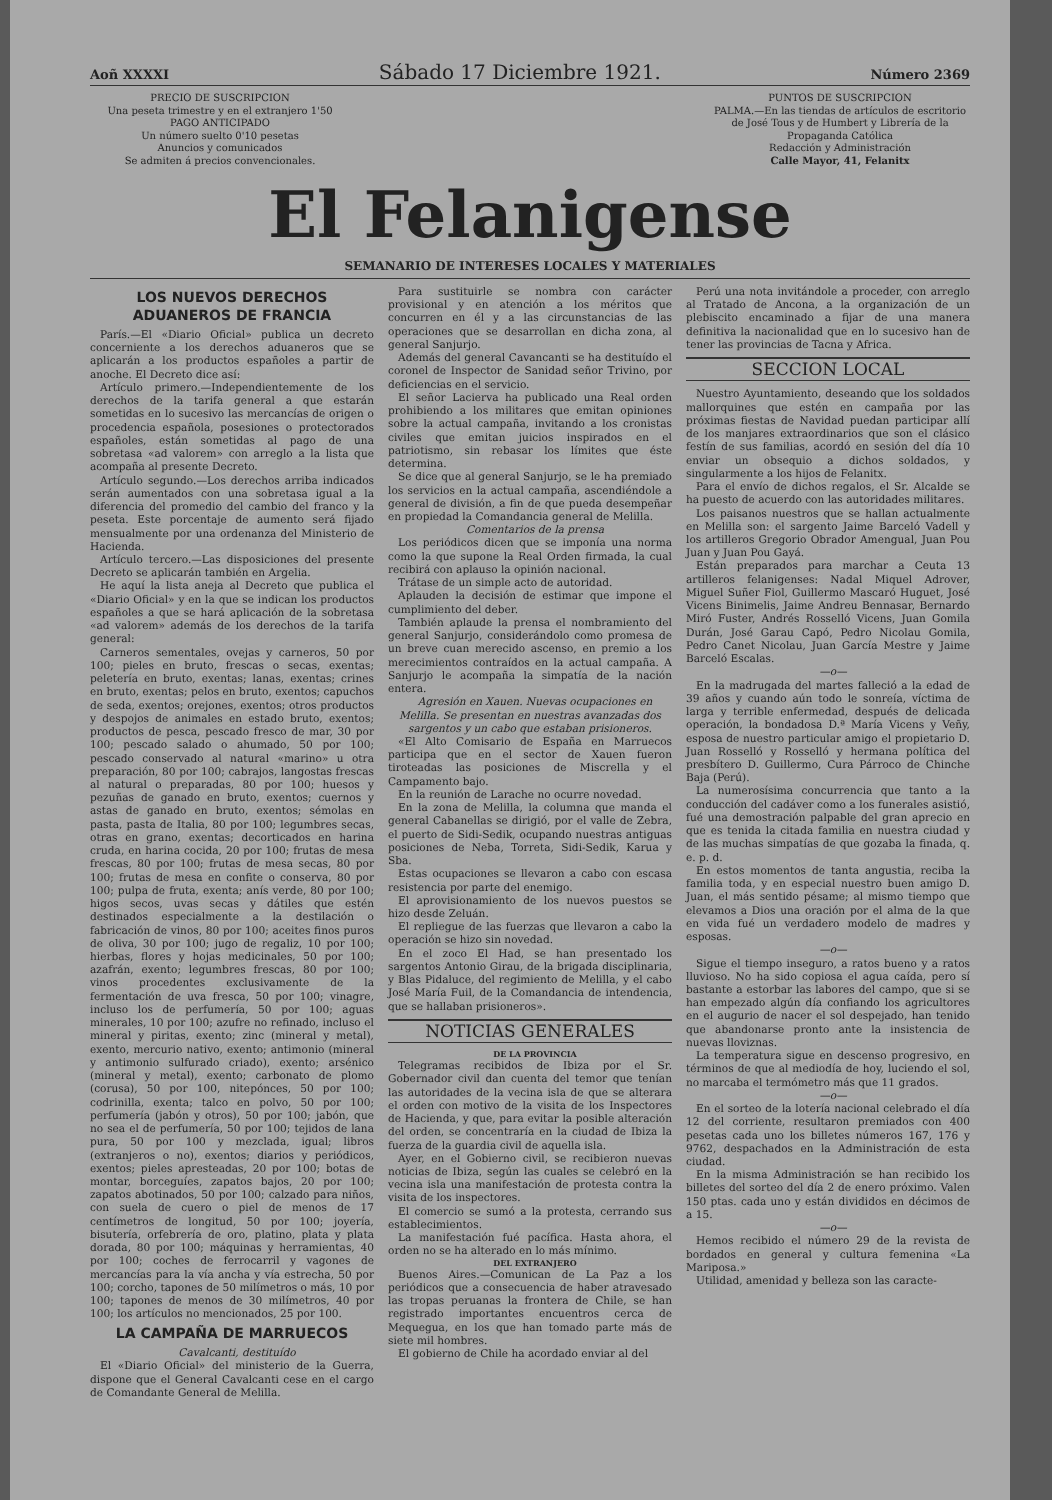Aoñ XXXXI Sábado 17 Diciembre 1921. Número 2369
PRECIO DE SUSCRIPCION
Una peseta trimestre y en el extranjero 1'50
PAGO ANTICIPADO
Un número suelto 0'10 pesetas
Anuncios y comunicados
Se admiten á precios convencionales.
PUNTOS DE SUSCRIPCION
PALMA.—En las tiendas de artículos de escritorio de José Tous y de Humbert y Librería de la Propaganda Católica
Redacción y Administración
Calle Mayor, 41, Felanitx
El Felanigense
SEMANARIO DE INTERESES LOCALES Y MATERIALES
LOS NUEVOS DERECHOS ADUANEROS DE FRANCIA
París.—El «Diario Oficial» publica un decreto concerniente a los derechos aduaneros que se aplicarán a los productos españoles a partir de anoche. El Decreto dice así:
Artículo primero.—Independientemente de los derechos de la tarifa general a que estarán sometidas en lo sucesivo las mercancías de origen o procedencia española, posesiones o protectorados españoles, están sometidas al pago de una sobretasa «ad valorem» con arreglo a la lista que acompaña al presente Decreto.
Artículo segundo.—Los derechos arriba indicados serán aumentados con una sobretasa igual a la diferencia del promedio del cambio del franco y la peseta. Este porcentaje de aumento será fijado mensualmente por una ordenanza del Ministerio de Hacienda.
Artículo tercero.—Las disposiciones del presente Decreto se aplicarán también en Argelia.
He aquí la lista aneja al Decreto que publica el «Diario Oficial» y en la que se indican los productos españoles a que se hará aplicación de la sobretasa «ad valorem» además de los derechos de la tarifa general:
Carneros sementales, ovejas y carneros, 50 por 100; pieles en bruto, frescas o secas, exentas; peletería en bruto, exentas; lanas, exentas; crines en bruto, exentas; pelos en bruto, exentos; capuchos de seda, exentos; orejones, exentos; otros productos y despojos de animales en estado bruto, exentos; productos de pesca, pescado fresco de mar, 30 por 100; pescado salado o ahumado, 50 por 100; pescado conservado al natural «marino» u otra preparación, 80 por 100; cabrajos, langostas frescas al natural o preparadas, 80 por 100; huesos y pezuñas de ganado en bruto, exentos; cuernos y astas de ganado en bruto, exentos; sémolas en pasta, pasta de Italia, 80 por 100; legumbres secas, otras en grano, exentas; decorticados en harina cruda, en harina cocida, 20 por 100; frutas de mesa frescas, 80 por 100; frutas de mesa secas, 80 por 100; frutas de mesa en confite o conserva, 80 por 100; pulpa de fruta, exenta; anís verde, 80 por 100; higos secos, uvas secas y dátiles que estén destinados especialmente a la destilación o fabricación de vinos, 80 por 100; aceites finos puros de oliva, 30 por 100; jugo de regaliz, 10 por 100; hierbas, flores y hojas medicinales, 50 por 100; azafrán, exento; legumbres frescas, 80 por 100; vinos procedentes exclusivamente de la fermentación de uva fresca, 50 por 100; vinagre, incluso los de perfumería, 50 por 100; aguas minerales, 10 por 100; azufre no refinado, incluso el mineral y piritas, exento; zinc (mineral y metal), exento, mercurio nativo, exento; antimonio (mineral y antimonio sulfurado criado), exento; arsénico (mineral y metal), exento; carbonato de plomo (corusa), 50 por 100, nitepónces, 50 por 100; codrinilla, exenta; talco en polvo, 50 por 100; perfumería (jabón y otros), 50 por 100; jabón, que no sea el de perfumería, 50 por 100; tejidos de lana pura, 50 por 100 y mezclada, igual; libros (extranjeros o no), exentos; diarios y periódicos, exentos; pieles apresteadas, 20 por 100; botas de montar, borceguíes, zapatos bajos, 20 por 100; zapatos abotinados, 50 por 100; calzado para niños, con suela de cuero o piel de menos de 17 centímetros de longitud, 50 por 100; joyería, bisutería, orfebrería de oro, platino, plata y plata dorada, 80 por 100; máquinas y herramientas, 40 por 100; coches de ferrocarril y vagones de mercancías para la vía ancha y vía estrecha, 50 por 100; corcho, tapones de 50 milímetros o más, 10 por 100; tapones de menos de 30 milímetros, 40 por 100; los artículos no mencionados, 25 por 100.
LA CAMPAÑA DE MARRUECOS
Cavalcanti, destituído
El «Diario Oficial» del ministerio de la Guerra, dispone que el General Cavalcanti cese en el cargo de Comandante General de Melilla.
Para sustituirle se nombra con carácter provisional y en atención a los méritos que concurren en él y a las circunstancias de las operaciones que se desarrollan en dicha zona, al general Sanjurjo.
Además del general Cavancanti se ha destituído el coronel de Inspector de Sanidad señor Trivino, por deficiencias en el servicio.
El señor Lacierva ha publicado una Real orden prohibiendo a los militares que emitan opiniones sobre la actual campaña, invitando a los cronistas civiles que emitan juicios inspirados en el patriotismo, sin rebasar los límites que éste determina.
Se dice que al general Sanjurjo, se le ha premiado los servicios en la actual campaña, ascendiéndole a general de división, a fin de que pueda desempeñar en propiedad la Comandancia general de Melilla.
Comentarios de la prensa
Los periódicos dicen que se imponía una norma como la que supone la Real Orden firmada, la cual recibirá con aplauso la opinión nacional.
Trátase de un simple acto de autoridad.
Aplauden la decisión de estimar que impone el cumplimiento del deber.
También aplaude la prensa el nombramiento del general Sanjurjo, considerándolo como promesa de un breve cuan merecido ascenso, en premio a los merecimientos contraídos en la actual campaña. A Sanjurjo le acompaña la simpatía de la nación entera.
Agresión en Xauen. Nuevas ocupaciones en Melilla. Se presentan en nuestras avanzadas dos sargentos y un cabo que estaban prisioneros.
«El Alto Comisario de España en Marruecos participa que en el sector de Xauen fueron tiroteadas las posiciones de Miscrella y el Campamento bajo.
En la reunión de Larache no ocurre novedad.
En la zona de Melilla, la columna que manda el general Cabanellas se dirigió, por el valle de Zebra, el puerto de Sidi-Sedik, ocupando nuestras antiguas posiciones de Neba, Torreta, Sidi-Sedik, Karua y Sba.
Estas ocupaciones se llevaron a cabo con escasa resistencia por parte del enemigo.
El aprovisionamiento de los nuevos puestos se hizo desde Zeluán.
El repliegue de las fuerzas que llevaron a cabo la operación se hizo sin novedad.
En el zoco El Had, se han presentado los sargentos Antonio Girau, de la brigada disciplinaria, y Blas Pidaluce, del regimiento de Melilla, y el cabo José María Fuil, de la Comandancia de intendencia, que se hallaban prisioneros».
NOTICIAS GENERALES
DE LA PROVINCIA
Telegramas recibidos de Ibiza por el Sr. Gobernador civil dan cuenta del temor que tenían las autoridades de la vecina isla de que se alterara el orden con motivo de la visita de los Inspectores de Hacienda, y que, para evitar la posible alteración del orden, se concentraría en la ciudad de Ibiza la fuerza de la guardia civil de aquella isla.
Ayer, en el Gobierno civil, se recibieron nuevas noticias de Ibiza, según las cuales se celebró en la vecina isla una manifestación de protesta contra la visita de los inspectores.
El comercio se sumó a la protesta, cerrando sus establecimientos.
La manifestación fué pacífica. Hasta ahora, el orden no se ha alterado en lo más mínimo.
DEL EXTRANJERO
Buenos Aires.—Comunican de La Paz a los periódicos que a consecuencia de haber atravesado las tropas peruanas la frontera de Chile, se han registrado importantes encuentros cerca de Mequegua, en los que han tomado parte más de siete mil hombres.
El gobierno de Chile ha acordado enviar al del
Perú una nota invitándole a proceder, con arreglo al Tratado de Ancona, a la organización de un plebiscito encaminado a fijar de una manera definitiva la nacionalidad que en lo sucesivo han de tener las provincias de Tacna y Africa.
SECCION LOCAL
Nuestro Ayuntamiento, deseando que los soldados mallorquines que estén en campaña por las próximas fiestas de Navidad puedan participar allí de los manjares extraordinarios que son el clásico festín de sus familias, acordó en sesión del día 10 enviar un obsequio a dichos soldados, y singularmente a los hijos de Felanitx.
Para el envío de dichos regalos, el Sr. Alcalde se ha puesto de acuerdo con las autoridades militares.
Los paisanos nuestros que se hallan actualmente en Melilla son: el sargento Jaime Barceló Vadell y los artilleros Gregorio Obrador Amengual, Juan Pou Juan y Juan Pou Gayá.
Están preparados para marchar a Ceuta 13 artilleros felanigenses: Nadal Miquel Adrover, Miguel Suñer Fiol, Guillermo Mascaró Huguet, José Vicens Binimelis, Jaime Andreu Bennasar, Bernardo Miró Fuster, Andrés Rosselló Vicens, Juan Gomila Durán, José Garau Capó, Pedro Nicolau Gomila, Pedro Canet Nicolau, Juan García Mestre y Jaime Barceló Escalas.
—o—
En la madrugada del martes falleció a la edad de 39 años y cuando aún todo le sonreía, víctima de larga y terrible enfermedad, después de delicada operación, la bondadosa D.ª María Vicens y Veñy, esposa de nuestro particular amigo el propietario D. Juan Rosselló y Rosselló y hermana política del presbítero D. Guillermo, Cura Párroco de Chinche Baja (Perú).
La numerosísima concurrencia que tanto a la conducción del cadáver como a los funerales asistió, fué una demostración palpable del gran aprecio en que es tenida la citada familia en nuestra ciudad y de las muchas simpatías de que gozaba la finada, q. e. p. d.
En estos momentos de tanta angustia, reciba la familia toda, y en especial nuestro buen amigo D. Juan, el más sentido pésame; al mismo tiempo que elevamos a Dios una oración por el alma de la que en vida fué un verdadero modelo de madres y esposas.
—o—
Sigue el tiempo inseguro, a ratos bueno y a ratos lluvioso. No ha sido copiosa el agua caída, pero sí bastante a estorbar las labores del campo, que si se han empezado algún día confiando los agricultores en el augurio de nacer el sol despejado, han tenido que abandonarse pronto ante la insistencia de nuevas lloviznas.
La temperatura sigue en descenso progresivo, en términos de que al mediodía de hoy, luciendo el sol, no marcaba el termómetro más que 11 grados.
—o—
En el sorteo de la lotería nacional celebrado el día 12 del corriente, resultaron premiados con 400 pesetas cada uno los billetes números 167, 176 y 9762, despachados en la Administración de esta ciudad.
En la misma Administración se han recibido los billetes del sorteo del día 2 de enero próximo. Valen 150 ptas. cada uno y están divididos en décimos de a 15.
—o—
Hemos recibido el número 29 de la revista de bordados en general y cultura femenina «La Mariposa.»
Utilidad, amenidad y belleza son las caracte-